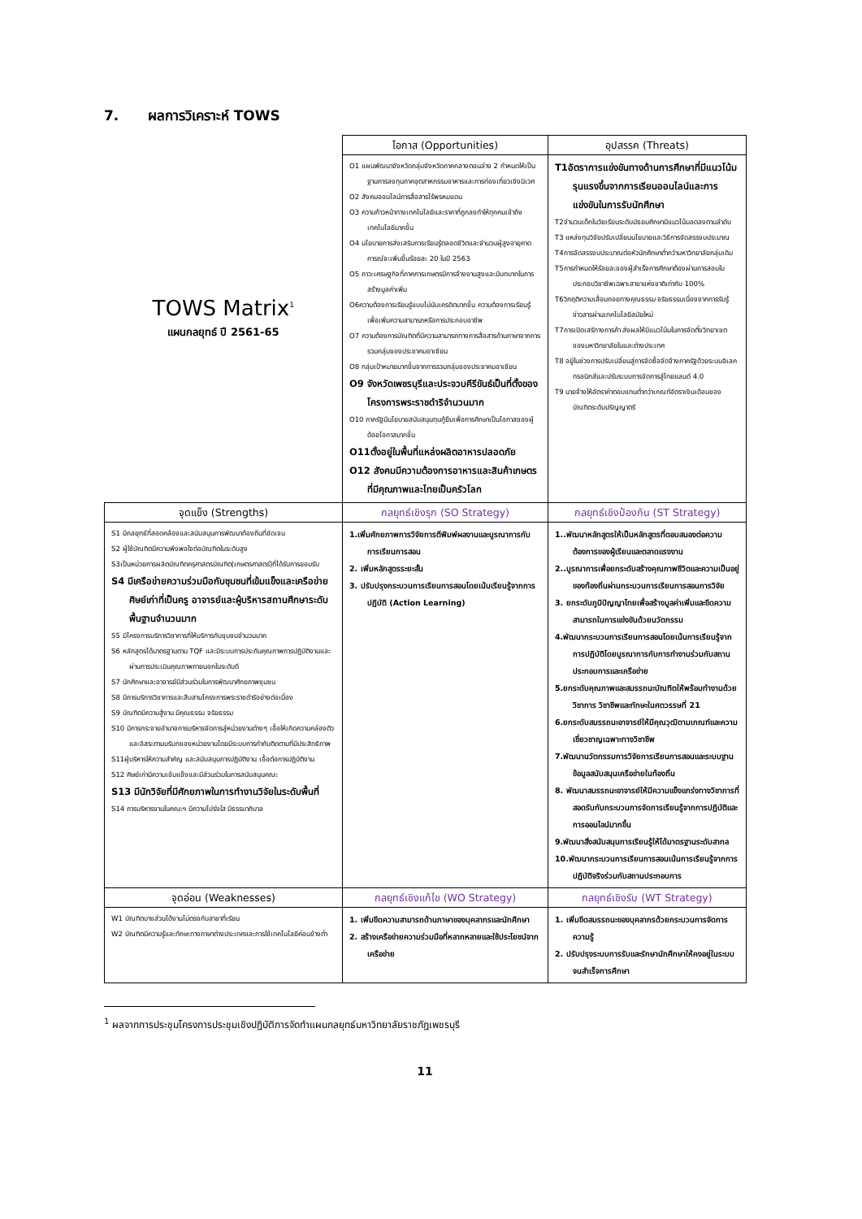7. ผลการวิเคราะห์ TOWS
| TOWS Matrix<sup>1</sup> แผนกลยุทธ์ ปี 2561-65 | โอกาส (Opportunities) | อุปสรรค (Threats) |
| | O1 แผนพัฒนาจังหวัดกลุ่มจังหวัดภาคกลางตอนล่าง 2 กำหนดให้เป็นฐานการลงทุนภาคอุตสาหกรรมอาหารและการท่องเที่ยวเชิงนิเวศ O2 สังคมออนไลน์การสื่อสารไร้พรหมแดน O3 ความก้าวหน้าทางเทคโนโลยีและราคาที่ถูกลงทำให้ทุกคนเข้าถึงเทคโนโลยีมากขึ้น O4 นโยบายการส่งเสริมการเรียนรู้ตลอดชีวิตและจำนวนผู้สูงอายุคาดการณ์จะเพิ่มขึ้นร้อยละ 20 ในปี 2563 O5 ภาวะเศรษฐกิจที่ภาคการเกษตรมีการจ้างงานสูงและมีบทบาทในการสร้างมูลค่าเพิ่ม O6ความต้องการเรียนรู้แบบไม่นับเครดิตมากขึ้น ความต้องการเรียนรู้เพื่อเพิ่มความสามารถหรือการประกอบอาชีพ O7 ความต้องการบัณฑิตที่มีความสามารถทางการสื่อสารด้านภาษาจากการรวมกลุ่มของประชาคมอาเซียน O8 กลุ่มเป้าหมายมากขึ้นจากการรวมกลุ่มของประชาคมอาเซียน O9 จังหวัดเพชรบุรีและประจวบคีรีขันธ์เป็นที่ตั้งของโครงการพระราชดำริจำนวนมาก O10 ภาครัฐมีนโยบายสนับสนุนทุนกู้ยืมเพื่อการศึกษาเป็นโอกาสของผู้ด้อยโอกาสมากขึ้น O11ตั้งอยู่ในพื้นที่แหล่งผลิตอาหารปลอดภัย O12 สังคมมีความต้องการอาหารและสินค้าเกษตรที่มีคุณภาพและไทยเป็นครัวโลก | T1อัตราการแข่งขันทางด้านการศึกษาที่มีแนวโน้มรุนแรงขึ้นจากการเรียนออนไลน์และการแข่งขันในการรับนักศึกษา T2จำนวนเด็กในวัยเรียนระดับมัธยมศึกษามีแนวโน้มลดลงตามลำดับ T3 แหล่งทุนวิจัยปรับเปลี่ยนนโยบายและวิธีการจัดสรรงบประมาณ T4การจัดสรรงบประมาณต่อหัวนักศึกษาต่ำกว่ามหาวิทยาลัยกลุ่มเดิม T5การกำหนดให้ร้อยละของผู้สำเร็จการศึกษาต้องผ่านการสอบใบประกอบวิชาชีพเฉพาะสาขาแห่งชาติเท่ากับ 100% T6วิกฤติความเสื่อมถอยทางคุณธรรม จริยธรรมเนื่องจากการรับรู้ข่าวสารผ่านเทคโนโลยีสมัยใหม่ T7การเปิดเสรีทางการค้า ส่งผลให้มีแนวโน้มในการจัดตั้งวิทยาเขตของมหาวิทยาลัยในและต่างประเทศ T8 อยู่ในช่วงการปรับเปลี่ยนสู่การจัดซื้อจัดจ้างภาครัฐด้วยระบบอิเลคทรอนิกส์และปรับระบบการจัดการสู่ไทยแลนด์ 4.0 T9 นายจ้างให้อัตราค่าตอบแทนต่ำกว่าเกณฑ์อัตราเงินเดือนของบัณฑิตระดับปริญญาตรี |
| จุดแข็ง (Strengths) | กลยุทธ์เชิงรุก (SO Strategy) | กลยุทธ์เชิงป้องกัน (ST Strategy) |
| S1 มีกลยุทธ์ที่สอดคล้องและสนับสนุนการพัฒนาท้องถิ่นที่ชัดเจน S2 ผู้ใช้บัณฑิตมีความพึงพอใจต่อบัณฑิตในระดับสูง S3เป็นหน่วยการผลิตบัณฑิตครุศาสตรบัณฑิต(เกษตรศาสตร์)ที่ได้รับการยอมรับ S4 มีเครือข่ายความร่วมมือกับชุมชนที่เข้มแข็งและเครือข่ายศิษย์เก่าที่เป็นครู อาจารย์และผู้บริหารสถานศึกษาระดับพื้นฐานจำนวนมาก S5 มีโครงการบริการวิชาการที่ให้บริการกับชุมชนจำนวนมาก S6 หลักสูตรได้มาตรฐานตาม TQF และมีระบบการประกันคุณภาพการปฏิบัติงานและผ่านการประเมินคุณภาพภายนอกในระดับดี S7 นักศึกษาและอาจารย์มีส่วนร่วมในการพัฒนาศักยภาพชุมชน S8 มีการบริการวิชาการและสืบสานโครงการพระราชดำริอย่างต่อเนื่อง S9 บัณฑิตมีความสู้งาน มีคุณธรรม จริยธรรม S10 มีการกระจายอำนาจการบริหารจัดการสู่หน่วยงานต่างๆ เอื้อให้เกิดความคล่องตัวและอิสระตามบริบทของหน่วยงานโดยมีระบบการกำกับติดตามที่มีประสิทธิภาพ S11ผู้บริหารให้ความสำคัญ และสนับสนุนการปฏิบัติงาน เอื้อต่อการปฏิบัติงาน S12 ศิษย์เก่ามีความเข้มแข็งและมีส่วนร่วมในการสนับสนุนคณะ S13 มีนักวิจัยที่มีศักยภาพในการทำงานวิจัยในระดับพื้นที่ S14 การบริหารงานในคณะฯ มีความโปร่งใส มีธรรมาภิบาล | 1.เพิ่มศักยภาพการวิจัยการตีพิมพ์ผลงานและบูรณาการกับการเรียนการสอน 2. เพิ่มหลักสูตรระยะสั้น 3. ปรับปรุงกระบวนการเรียนการสอนโดยเน้นเรียนรู้จากการปฏิบัติ (Action Learning) | 1..พัฒนาหลักสูตรให้เป็นหลักสูตรที่ตอบสนองต่อความต้องการของผู้เรียนและตลาดแรงงาน 2..บูรณาการเพื่อยกระดับสร้างคุณภาพชีวิตและความเป็นอยู่ของท้องถิ่นผ่านกระบวนการเรียนการสอนการวิจัย 3. ยกระดับภูมิปัญญาไทยเพื่อสร้างมูลค่าเพิ่มและขีดความสามารถในการแข่งขันด้วยนวัตกรรม 4.พัฒนากระบวนการเรียนการสอนโดยเน้นการเรียนรู้จากการปฏิบัติโดยบูรณาการกับการทำงานร่วมกับสถานประกอบการและเครือข่าย 5.ยกระดับคุณภาพและสมรรถนะบัณฑิตให้พร้อมทำงานด้วยวิชาการ วิชาชีพและทักษะในศตวรรษที่ 21 6.ยกระดับสมรรถนะอาจารย์ให้มีคุณวุฒิตามเกณฑ์และความเชี่ยวชาญเฉพาะทางวิชาชีพ 7.พัฒนานวัตกรรมการวิจัยการเรียนการสอนและระบบฐานข้อมูลสนับสนุนเครือข่ายในท้องถิ่น 8. พัฒนาสมรรถนะอาจารย์ให้มีความแข็งแกร่งทางวิชาการที่สอดรับกับกระบวนการจัดการเรียนรู้จากการปฏิบัติและการออนไลน์มากขึ้น 9.พัฒนาสิ่งสนับสนุนการเรียนรู้ให้ได้มาตรฐานระดับสากล 10.พัฒนากระบวนการเรียนการสอนเน้นการเรียนรู้จากการปฏิบัติจริงร่วมกับสถานประกอบการ |
| จุดอ่อน (Weaknesses) | กลยุทธ์เชิงแก้ไข (WO Strategy) | กลยุทธ์เชิงรับ (WT Strategy) |
| W1 บัณฑิตบางส่วนได้งานไม่ตรงกับสาขาที่เรียน W2 บัณฑิตมีความรู้และทักษะทางภาษาต่างประเทศและการใช้เทคโนโลยีค่อนข้างต่ำ | 1. เพิ่มขีดความสามารถด้านภาษาของบุคลากรและนักศึกษา 2. สร้างเครือข่ายความร่วมมือที่หลากหลายและใช้ประโยชน์จากเครือข่าย | 1. เพิ่มขีดสมรรถนะของบุคลากรด้วยกระบวนการจัดการความรู้ 2. ปรับปรุงระบบการรับและรักษานักศึกษาให้คงอยู่ในระบบจนสำเร็จการศึกษา |
<sup>1</sup> ผลจากการประชุมโครงการประชุมเชิงปฏิบัติการจัดทำแผนกลยุทธ์มหาวิทยาลัยราชภัฏเพชรบุรี
11